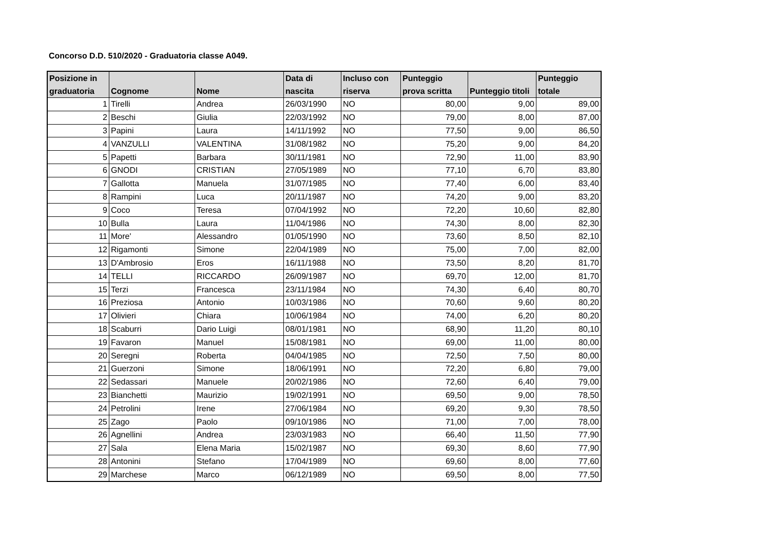Concorso D.D. 510/2020 - Graduatoria classe A049.
| Posizione in graduatoria | Cognome | Nome | Data di nascita | Incluso con riserva | Punteggio prova scritta | Punteggio titoli | Punteggio totale |
| --- | --- | --- | --- | --- | --- | --- | --- |
| 1 | Tirelli | Andrea | 26/03/1990 | NO | 80,00 | 9,00 | 89,00 |
| 2 | Beschi | Giulia | 22/03/1992 | NO | 79,00 | 8,00 | 87,00 |
| 3 | Papini | Laura | 14/11/1992 | NO | 77,50 | 9,00 | 86,50 |
| 4 | VANZULLI | VALENTINA | 31/08/1982 | NO | 75,20 | 9,00 | 84,20 |
| 5 | Papetti | Barbara | 30/11/1981 | NO | 72,90 | 11,00 | 83,90 |
| 6 | GNODI | CRISTIAN | 27/05/1989 | NO | 77,10 | 6,70 | 83,80 |
| 7 | Gallotta | Manuela | 31/07/1985 | NO | 77,40 | 6,00 | 83,40 |
| 8 | Rampini | Luca | 20/11/1987 | NO | 74,20 | 9,00 | 83,20 |
| 9 | Coco | Teresa | 07/04/1992 | NO | 72,20 | 10,60 | 82,80 |
| 10 | Bulla | Laura | 11/04/1986 | NO | 74,30 | 8,00 | 82,30 |
| 11 | More' | Alessandro | 01/05/1990 | NO | 73,60 | 8,50 | 82,10 |
| 12 | Rigamonti | Simone | 22/04/1989 | NO | 75,00 | 7,00 | 82,00 |
| 13 | D'Ambrosio | Eros | 16/11/1988 | NO | 73,50 | 8,20 | 81,70 |
| 14 | TELLI | RICCARDO | 26/09/1987 | NO | 69,70 | 12,00 | 81,70 |
| 15 | Terzi | Francesca | 23/11/1984 | NO | 74,30 | 6,40 | 80,70 |
| 16 | Preziosa | Antonio | 10/03/1986 | NO | 70,60 | 9,60 | 80,20 |
| 17 | Olivieri | Chiara | 10/06/1984 | NO | 74,00 | 6,20 | 80,20 |
| 18 | Scaburri | Dario Luigi | 08/01/1981 | NO | 68,90 | 11,20 | 80,10 |
| 19 | Favaron | Manuel | 15/08/1981 | NO | 69,00 | 11,00 | 80,00 |
| 20 | Seregni | Roberta | 04/04/1985 | NO | 72,50 | 7,50 | 80,00 |
| 21 | Guerzoni | Simone | 18/06/1991 | NO | 72,20 | 6,80 | 79,00 |
| 22 | Sedassari | Manuele | 20/02/1986 | NO | 72,60 | 6,40 | 79,00 |
| 23 | Bianchetti | Maurizio | 19/02/1991 | NO | 69,50 | 9,00 | 78,50 |
| 24 | Petrolini | Irene | 27/06/1984 | NO | 69,20 | 9,30 | 78,50 |
| 25 | Zago | Paolo | 09/10/1986 | NO | 71,00 | 7,00 | 78,00 |
| 26 | Agnellini | Andrea | 23/03/1983 | NO | 66,40 | 11,50 | 77,90 |
| 27 | Sala | Elena Maria | 15/02/1987 | NO | 69,30 | 8,60 | 77,90 |
| 28 | Antonini | Stefano | 17/04/1989 | NO | 69,60 | 8,00 | 77,60 |
| 29 | Marchese | Marco | 06/12/1989 | NO | 69,50 | 8,00 | 77,50 |